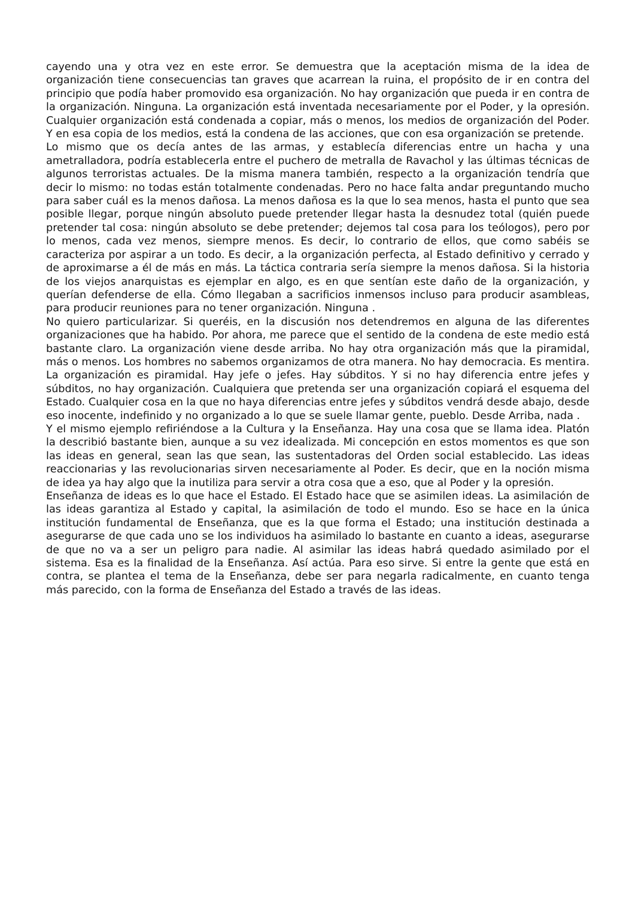cayendo una y otra vez en este error. Se demuestra que la aceptación misma de la idea de organización tiene consecuencias tan graves que acarrean la ruina, el propósito de ir en contra del principio que podía haber promovido esa organización. No hay organización que pueda ir en contra de la organización. Ninguna. La organización está inventada necesariamente por el Poder, y la opresión. Cualquier organización está condenada a copiar, más o menos, los medios de organización del Poder. Y en esa copia de los medios, está la condena de las acciones, que con esa organización se pretende.
Lo mismo que os decía antes de las armas, y establecía diferencias entre un hacha y una ametralladora, podría establecerla entre el puchero de metralla de Ravachol y las últimas técnicas de algunos terroristas actuales. De la misma manera también, respecto a la organización tendría que decir lo mismo: no todas están totalmente condenadas. Pero no hace falta andar preguntando mucho para saber cuál es la menos dañosa. La menos dañosa es la que lo sea menos, hasta el punto que sea posible llegar, porque ningún absoluto puede pretender llegar hasta la desnudez total (quién puede pretender tal cosa: ningún absoluto se debe pretender; dejemos tal cosa para los teólogos), pero por lo menos, cada vez menos, siempre menos. Es decir, lo contrario de ellos, que como sabéis se caracteriza por aspirar a un todo. Es decir, a la organización perfecta, al Estado definitivo y cerrado y de aproximarse a él de más en más. La táctica contraria sería siempre la menos dañosa. Si la historia de los viejos anarquistas es ejemplar en algo, es en que sentían este daño de la organización, y querían defenderse de ella. Cómo llegaban a sacrificios inmensos incluso para producir asambleas, para producir reuniones para no tener organización. Ninguna .
No quiero particularizar. Si queréis, en la discusión nos detendremos en alguna de las diferentes organizaciones que ha habido. Por ahora, me parece que el sentido de la condena de este medio está bastante claro. La organización viene desde arriba. No hay otra organización más que la piramidal, más o menos. Los hombres no sabemos organizamos de otra manera. No hay democracia. Es mentira. La organización es piramidal. Hay jefe o jefes. Hay súbditos. Y si no hay diferencia entre jefes y súbditos, no hay organización. Cualquiera que pretenda ser una organización copiará el esquema del Estado. Cualquier cosa en la que no haya diferencias entre jefes y súbditos vendrá desde abajo, desde eso inocente, indefinido y no organizado a lo que se suele llamar gente, pueblo. Desde Arriba, nada .
Y el mismo ejemplo refiriéndose a la Cultura y la Enseñanza. Hay una cosa que se llama idea. Platón la describió bastante bien, aunque a su vez idealizada. Mi concepción en estos momentos es que son las ideas en general, sean las que sean, las sustentadoras del Orden social establecido. Las ideas reaccionarias y las revolucionarias sirven necesariamente al Poder. Es decir, que en la noción misma de idea ya hay algo que la inutiliza para servir a otra cosa que a eso, que al Poder y la opresión.
Enseñanza de ideas es lo que hace el Estado. El Estado hace que se asimilen ideas. La asimilación de las ideas garantiza al Estado y capital, la asimilación de todo el mundo. Eso se hace en la única institución fundamental de Enseñanza, que es la que forma el Estado; una institución destinada a asegurarse de que cada uno se los individuos ha asimilado lo bastante en cuanto a ideas, asegurarse de que no va a ser un peligro para nadie. Al asimilar las ideas habrá quedado asimilado por el sistema. Esa es la finalidad de la Enseñanza. Así actúa. Para eso sirve. Si entre la gente que está en contra, se plantea el tema de la Enseñanza, debe ser para negarla radicalmente, en cuanto tenga más parecido, con la forma de Enseñanza del Estado a través de las ideas.